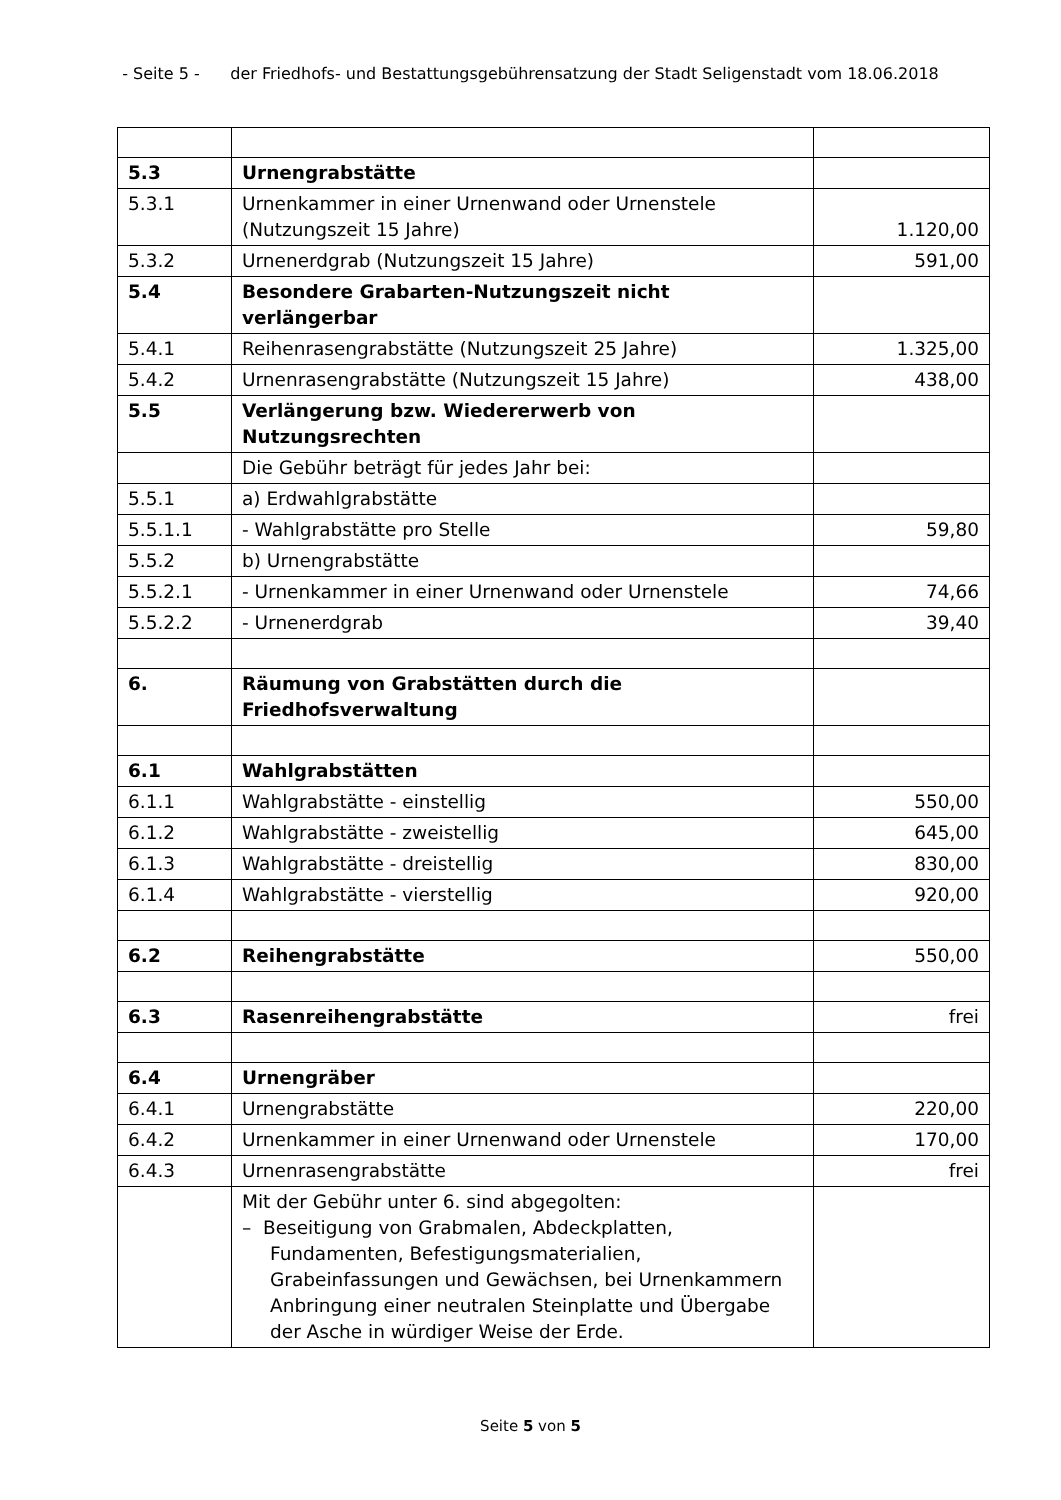- Seite 5 - der Friedhofs- und Bestattungsgebührensatzung der Stadt Seligenstadt vom 18.06.2018
| 5.3 | Urnengrabstätte | |
| 5.3.1 | Urnenkammer in einer Urnenwand oder Urnenstele (Nutzungszeit 15 Jahre) | 1.120,00 |
| 5.3.2 | Urnenerdgrab (Nutzungszeit 15 Jahre) | 591,00 |
| 5.4 | Besondere Grabarten-Nutzungszeit nicht verlängerbar | |
| 5.4.1 | Reihenrasengrabstätte (Nutzungszeit 25 Jahre) | 1.325,00 |
| 5.4.2 | Urnenrasengrabstätte (Nutzungszeit 15 Jahre) | 438,00 |
| 5.5 | Verlängerung bzw. Wiedererwerb von Nutzungsrechten | |
| | Die Gebühr beträgt für jedes Jahr bei: | |
| 5.5.1 | a) Erdwahlgrabstätte | |
| 5.5.1.1 | - Wahlgrabstätte pro Stelle | 59,80 |
| 5.5.2 | b) Urnengrabstätte | |
| 5.5.2.1 | - Urnenkammer in einer Urnenwand oder Urnenstele | 74,66 |
| 5.5.2.2 | - Urnenerdgrab | 39,40 |
| 6. | Räumung von Grabstätten durch die Friedhofsverwaltung | |
| 6.1 | Wahlgrabstätten | |
| 6.1.1 | Wahlgrabstätte - einstellig | 550,00 |
| 6.1.2 | Wahlgrabstätte - zweistellig | 645,00 |
| 6.1.3 | Wahlgrabstätte - dreistellig | 830,00 |
| 6.1.4 | Wahlgrabstätte - vierstellig | 920,00 |
| 6.2 | Reihengrabstätte | 550,00 |
| 6.3 | Rasenreihengrabstätte | frei |
| 6.4 | Urnengräber | |
| 6.4.1 | Urnengrabstätte | 220,00 |
| 6.4.2 | Urnenkammer in einer Urnenwand oder Urnenstele | 170,00 |
| 6.4.3 | Urnenrasengrabstätte | frei |
| | Mit der Gebühr unter 6. sind abgegolten: – Beseitigung von Grabmalen, Abdeckplatten, Fundamenten, Befestigungsmaterialien, Grabeinfassungen und Gewächsen, bei Urnenkammern Anbringung einer neutralen Steinplatte und Übergabe der Asche in würdiger Weise der Erde. | |
Seite 5 von 5